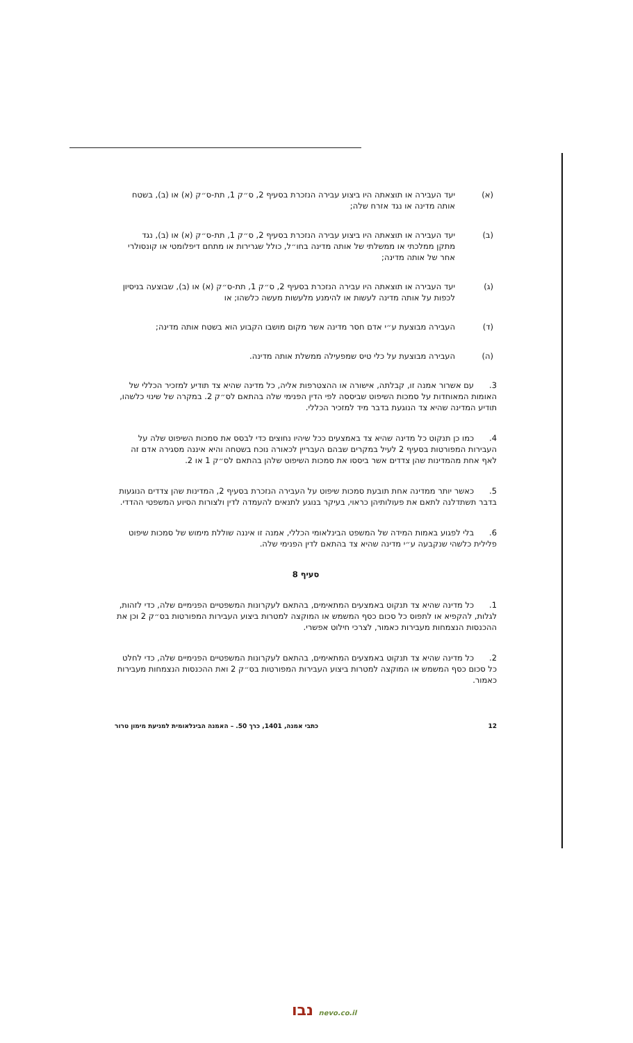(א) יעד העבירה או תוצאתה היו ביצוע עבירה הנזכרת בסעיף 2, ס״ק 1, תת-ס״ק (א) או (ב), בשטח אותה מדינה או נגד אזרח שלה;
(ב) יעד העבירה או תוצאתה היו ביצוע עבירה הנזכרת בסעיף 2, ס״ק 1, תת-ס״ק (א) או (ב), נגד מתקן ממלכתי או ממשלתי של אותה מדינה בחו״ל, כולל שגרירות או מתחם דיפלומטי או קונסולרי אחר של אותה מדינה;
(ג) יעד העבירה או תוצאתה היו עבירה הנזכרת בסעיף 2, ס״ק 1, תת-ס״ק (א) או (ב), שבוצעה בניסיון לכפות על אותה מדינה לעשות או להימנע מלעשות מעשה כלשהו; או
(ד) העבירה מבוצעת ע״י אדם חסר מדינה אשר מקום מושבו הקבוע הוא בשטח אותה מדינה;
(ה) העבירה מבוצעת על כלי טיס שמפעילה ממשלת אותה מדינה.
3. עם אשרור אמנה זו, קבלתה, אישורה או ההצטרפות אליה, כל מדינה שהיא צד תודיע למזכיר הכללי של האומות המאוחדות על סמכות השיפוט שביססה לפי הדין הפנימי שלה בהתאם לס״ק 2. במקרה של שינוי כלשהו, תודיע המדינה שהיא צד הנוגעת בדבר מיד למזכיר הכללי.
4. כמו כן תנקוט כל מדינה שהיא צד באמצעים ככל שיהיו נחוצים כדי לבסס את סמכות השיפוט שלה על העבירות המפורטות בסעיף 2 לעיל במקרים שבהם העבריין לכאורה נוכח בשטחה והיא איננה מסגירה אדם זה לאף אחת מהמדינות שהן צדדים אשר ביססו את סמכות השיפוט שלהן בהתאם לס״ק 1 או 2.
5. כאשר יותר ממדינה אחת תובעת סמכות שיפוט על העבירה הנזכרת בסעיף 2, המדינות שהן צדדים הנוגעות בדבר תשתדלנה לתאם את פעולותיהן כראוי, בעיקר בנוגע לתנאים להעמדה לדין ולצורות הסיוע המשפטי ההדדי.
6. בלי לפגוע באמות המידה של המשפט הבינלאומי הכללי, אמנה זו איננה שוללת מימוש של סמכות שיפוט פלילית כלשהי שנקבעה ע״י מדינה שהיא צד בהתאם לדין הפנימי שלה.
סעיף 8
1. כל מדינה שהיא צד תנקוט באמצעים המתאימים, בהתאם לעקרונות המשפטיים הפנימיים שלה, כדי לזהות, לגלות, להקפיא או לתפוס כל סכום כסף המשמש או המוקצה למטרות ביצוע העבירות המפורטות בס״ק 2 וכן את ההכנסות הנצמחות מעבירות כאמור, לצרכי חילוט אפשרי.
2. כל מדינה שהיא צד תנקוט באמצעים המתאימים, בהתאם לעקרונות המשפטיים הפנימיים שלה, כדי לחלט כל סכום כסף המשמש או המוקצה למטרות ביצוע העבירות המפורטות בס״ק 2 ואת ההכנסות הנצמחות מעבירות כאמור.
12 כתבי אמנה, 1401, כרך 50. – האמנה הבינלאומית למניעת מימון טרור
נבו nevo.co.il